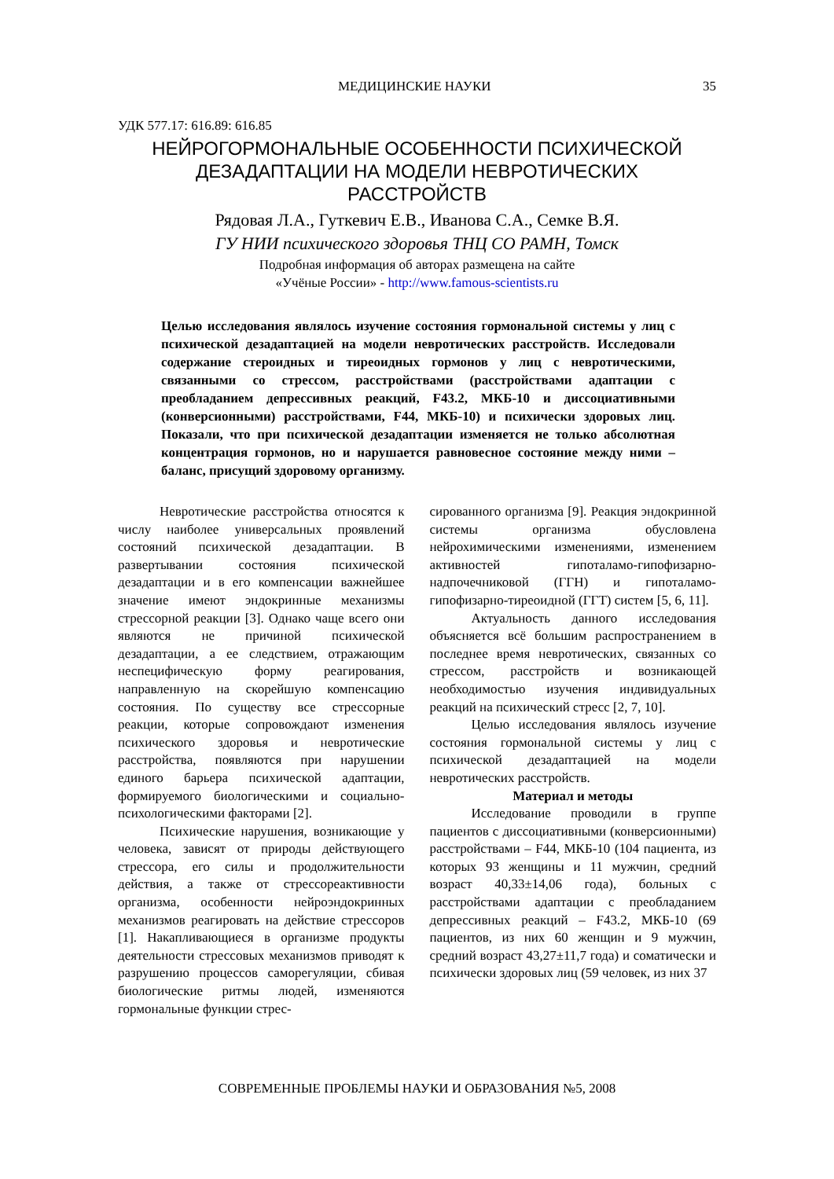МЕДИЦИНСКИЕ НАУКИ 35
УДК 577.17: 616.89: 616.85
НЕЙРОГОРМОНАЛЬНЫЕ ОСОБЕННОСТИ ПСИХИЧЕСКОЙ
ДЕЗАДАПТАЦИИ НА МОДЕЛИ НЕВРОТИЧЕСКИХ
РАССТРОЙСТВ
Рядовая Л.А., Гуткевич Е.В., Иванова С.А., Семке В.Я.
ГУ НИИ психического здоровья ТНЦ СО РАМН, Томск
Подробная информация об авторах размещена на сайте
«Учёные России» - http://www.famous-scientists.ru
Целью исследования являлось изучение состояния гормональной системы у лиц с психической дезадаптацией на модели невротических расстройств. Исследовали содержание стероидных и тиреоидных гормонов у лиц с невротическими, связанными со стрессом, расстройствами (расстройствами адаптации с преобладанием депрессивных реакций, F43.2, МКБ-10 и диссоциативными (конверсионными) расстройствами, F44, МКБ-10) и психически здоровых лиц. Показали, что при психической дезадаптации изменяется не только абсолютная концентрация гормонов, но и нарушается равновесное состояние между ними – баланс, присущий здоровому организму.
Невротические расстройства относятся к числу наиболее универсальных проявлений состояний психической дезадаптации. В развертывании состояния психической дезадаптации и в его компенсации важнейшее значение имеют эндокринные механизмы стрессорной реакции [3]. Однако чаще всего они являются не причиной психической дезадаптации, а ее следствием, отражающим неспецифическую форму реагирования, направленную на скорейшую компенсацию состояния. По существу все стрессорные реакции, которые сопровождают изменения психического здоровья и невротические расстройства, появляются при нарушении единого барьера психической адаптации, формируемого биологическими и социально-психологическими факторами [2].
Психические нарушения, возникающие у человека, зависят от природы действующего стрессора, его силы и продолжительности действия, а также от стрессореактивности организма, особенности нейроэндокринных механизмов реагировать на действие стрессоров [1]. Накапливающиеся в организме продукты деятельности стрессовых механизмов приводят к разрушению процессов саморегуляции, сбивая биологические ритмы людей, изменяются гормональные функции стрес-
сированного организма [9]. Реакция эндокринной системы организма обусловлена нейрохимическими изменениями, изменением активностей гипоталамо-гипофизарно-надпочечниковой (ГГН) и гипоталамо-гипофизарно-тиреоидной (ГГТ) систем [5, 6, 11].
Актуальность данного исследования объясняется всё большим распространением в последнее время невротических, связанных со стрессом, расстройств и возникающей необходимостью изучения индивидуальных реакций на психический стресс [2, 7, 10].
Целью исследования являлось изучение состояния гормональной системы у лиц с психической дезадаптацией на модели невротических расстройств.
Материал и методы
Исследование проводили в группе пациентов с диссоциативными (конверсионными) расстройствами – F44, МКБ-10 (104 пациента, из которых 93 женщины и 11 мужчин, средний возраст 40,33±14,06 года), больных с расстройствами адаптации с преобладанием депрессивных реакций – F43.2, МКБ-10 (69 пациентов, из них 60 женщин и 9 мужчин, средний возраст 43,27±11,7 года) и соматически и психически здоровых лиц (59 человек, из них 37
СОВРЕМЕННЫЕ ПРОБЛЕМЫ НАУКИ И ОБРАЗОВАНИЯ №5, 2008